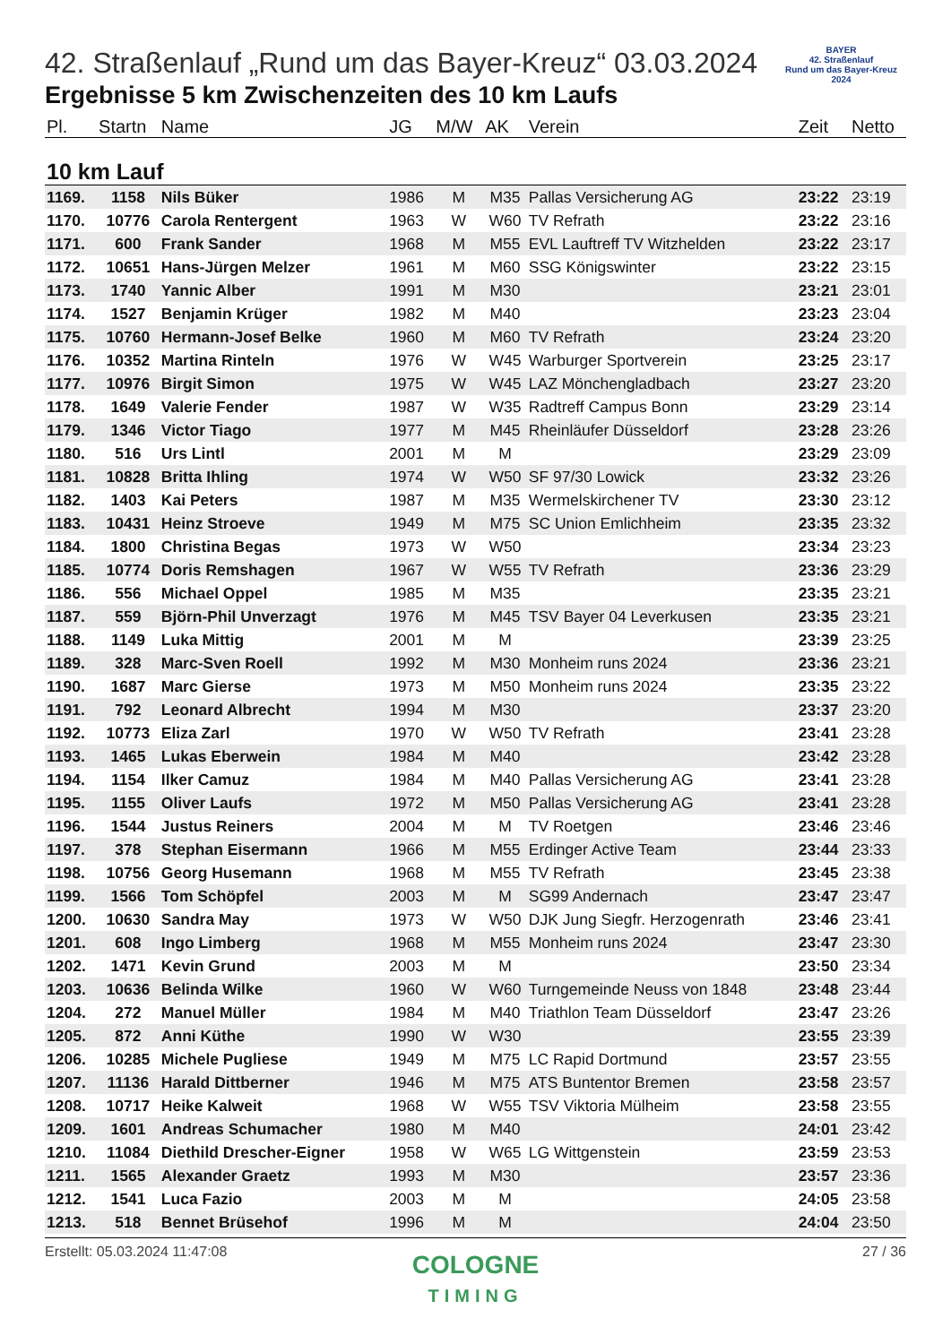BAYER
42. Straßenlauf
Rund um das Bayer-Kreuz
2024
42. Straßenlauf „Rund um das Bayer-Kreuz“ 03.03.2024
Ergebnisse 5 km Zwischenzeiten des 10 km Laufs
| Pl. | Startn | Name | JG | M/W | AK | Verein | Zeit | Netto |
| --- | --- | --- | --- | --- | --- | --- | --- | --- |
| 10 km Lauf | | | | | | | | |
| 1169. | 1158 | Nils Büker | 1986 | M | M35 | Pallas Versicherung AG | 23:22 | 23:19 |
| 1170. | 10776 | Carola Rentergent | 1963 | W | W60 | TV Refrath | 23:22 | 23:16 |
| 1171. | 600 | Frank Sander | 1968 | M | M55 | EVL Lauftreff TV Witzhelden | 23:22 | 23:17 |
| 1172. | 10651 | Hans-Jürgen Melzer | 1961 | M | M60 | SSG Königswinter | 23:22 | 23:15 |
| 1173. | 1740 | Yannic Alber | 1991 | M | M30 | | 23:21 | 23:01 |
| 1174. | 1527 | Benjamin Krüger | 1982 | M | M40 | | 23:23 | 23:04 |
| 1175. | 10760 | Hermann-Josef Belke | 1960 | M | M60 | TV Refrath | 23:24 | 23:20 |
| 1176. | 10352 | Martina Rinteln | 1976 | W | W45 | Warburger Sportverein | 23:25 | 23:17 |
| 1177. | 10976 | Birgit Simon | 1975 | W | W45 | LAZ Mönchengladbach | 23:27 | 23:20 |
| 1178. | 1649 | Valerie Fender | 1987 | W | W35 | Radtreff Campus Bonn | 23:29 | 23:14 |
| 1179. | 1346 | Victor Tiago | 1977 | M | M45 | Rheinläufer Düsseldorf | 23:28 | 23:26 |
| 1180. | 516 | Urs Lintl | 2001 | M | M | | 23:29 | 23:09 |
| 1181. | 10828 | Britta Ihling | 1974 | W | W50 | SF 97/30 Lowick | 23:32 | 23:26 |
| 1182. | 1403 | Kai Peters | 1987 | M | M35 | Wermelskirchener TV | 23:30 | 23:12 |
| 1183. | 10431 | Heinz Stroeve | 1949 | M | M75 | SC Union Emlichheim | 23:35 | 23:32 |
| 1184. | 1800 | Christina Begas | 1973 | W | W50 | | 23:34 | 23:23 |
| 1185. | 10774 | Doris Remshagen | 1967 | W | W55 | TV Refrath | 23:36 | 23:29 |
| 1186. | 556 | Michael Oppel | 1985 | M | M35 | | 23:35 | 23:21 |
| 1187. | 559 | Björn-Phil Unverzagt | 1976 | M | M45 | TSV Bayer 04 Leverkusen | 23:35 | 23:21 |
| 1188. | 1149 | Luka Mittig | 2001 | M | M | | 23:39 | 23:25 |
| 1189. | 328 | Marc-Sven Roell | 1992 | M | M30 | Monheim runs 2024 | 23:36 | 23:21 |
| 1190. | 1687 | Marc Gierse | 1973 | M | M50 | Monheim runs 2024 | 23:35 | 23:22 |
| 1191. | 792 | Leonard Albrecht | 1994 | M | M30 | | 23:37 | 23:20 |
| 1192. | 10773 | Eliza Zarl | 1970 | W | W50 | TV Refrath | 23:41 | 23:28 |
| 1193. | 1465 | Lukas Eberwein | 1984 | M | M40 | | 23:42 | 23:28 |
| 1194. | 1154 | Ilker Camuz | 1984 | M | M40 | Pallas Versicherung AG | 23:41 | 23:28 |
| 1195. | 1155 | Oliver Laufs | 1972 | M | M50 | Pallas Versicherung AG | 23:41 | 23:28 |
| 1196. | 1544 | Justus Reiners | 2004 | M | M | TV Roetgen | 23:46 | 23:46 |
| 1197. | 378 | Stephan Eisermann | 1966 | M | M55 | Erdinger Active Team | 23:44 | 23:33 |
| 1198. | 10756 | Georg Husemann | 1968 | M | M55 | TV Refrath | 23:45 | 23:38 |
| 1199. | 1566 | Tom Schöpfel | 2003 | M | M | SG99 Andernach | 23:47 | 23:47 |
| 1200. | 10630 | Sandra May | 1973 | W | W50 | DJK Jung Siegfr. Herzogenrath | 23:46 | 23:41 |
| 1201. | 608 | Ingo Limberg | 1968 | M | M55 | Monheim runs 2024 | 23:47 | 23:30 |
| 1202. | 1471 | Kevin Grund | 2003 | M | M | | 23:50 | 23:34 |
| 1203. | 10636 | Belinda Wilke | 1960 | W | W60 | Turngemeinde Neuss von 1848 | 23:48 | 23:44 |
| 1204. | 272 | Manuel Müller | 1984 | M | M40 | Triathlon Team Düsseldorf | 23:47 | 23:26 |
| 1205. | 872 | Anni Küthe | 1990 | W | W30 | | 23:55 | 23:39 |
| 1206. | 10285 | Michele Pugliese | 1949 | M | M75 | LC Rapid Dortmund | 23:57 | 23:55 |
| 1207. | 11136 | Harald Dittberner | 1946 | M | M75 | ATS Buntentor Bremen | 23:58 | 23:57 |
| 1208. | 10717 | Heike Kalweit | 1968 | W | W55 | TSV Viktoria Mülheim | 23:58 | 23:55 |
| 1209. | 1601 | Andreas Schumacher | 1980 | M | M40 | | 24:01 | 23:42 |
| 1210. | 11084 | Diethild Drescher-Eigner | 1958 | W | W65 | LG Wittgenstein | 23:59 | 23:53 |
| 1211. | 1565 | Alexander Graetz | 1993 | M | M30 | | 23:57 | 23:36 |
| 1212. | 1541 | Luca Fazio | 2003 | M | M | | 24:05 | 23:58 |
| 1213. | 518 | Bennet Brüsehof | 1996 | M | M | | 24:04 | 23:50 |
Erstellt: 05.03.2024 11:47:08 27 / 36
COLOGNE
TIMING